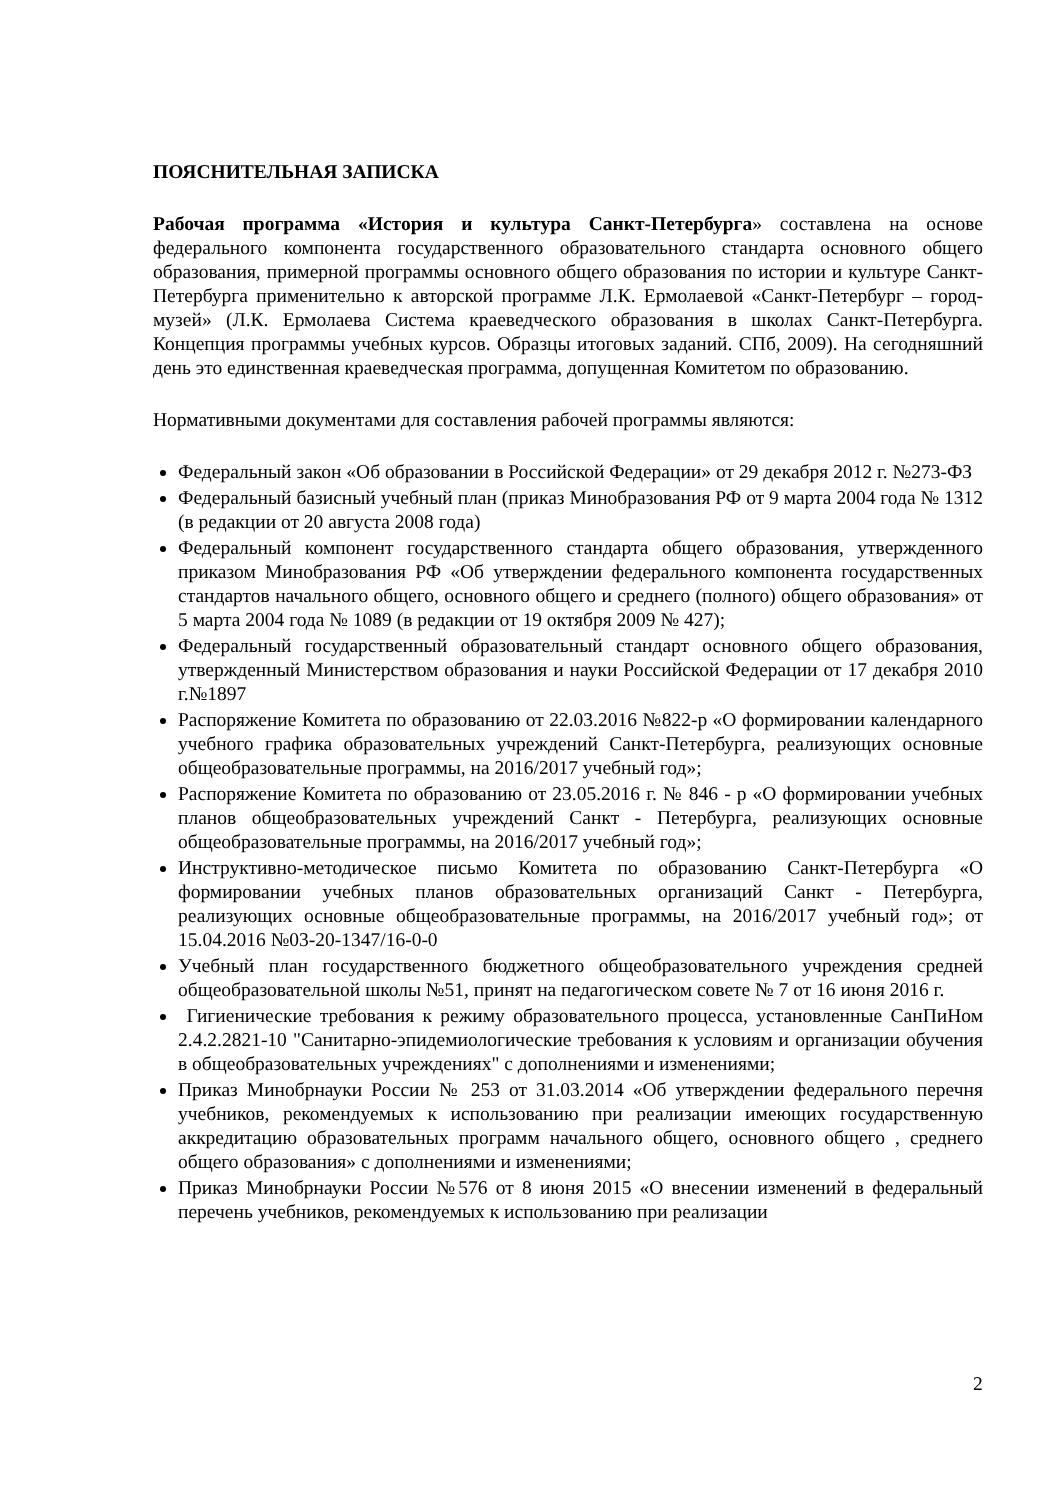ПОЯСНИТЕЛЬНАЯ ЗАПИСКА
Рабочая программа «История и культура Санкт-Петербурга» составлена на основе федерального компонента государственного образовательного стандарта основного общего образования, примерной программы основного общего образования по истории и культуре Санкт-Петербурга применительно к авторской программе Л.К. Ермолаевой «Санкт-Петербург – город-музей» (Л.К. Ермолаева Система краеведческого образования в школах Санкт-Петербурга. Концепция программы учебных курсов. Образцы итоговых заданий. СПб, 2009). На сегодняшний день это единственная краеведческая программа, допущенная Комитетом по образованию.
Нормативными документами для составления рабочей программы являются:
Федеральный закон «Об образовании в Российской Федерации» от 29 декабря 2012 г. №273-ФЗ
Федеральный базисный учебный план (приказ Минобразования РФ от 9 марта 2004 года № 1312 (в редакции от 20 августа 2008 года)
Федеральный компонент государственного стандарта общего образования, утвержденного приказом Минобразования РФ «Об утверждении федерального компонента государственных стандартов начального общего, основного общего и среднего (полного) общего образования» от 5 марта 2004 года № 1089 (в редакции от 19 октября 2009 № 427);
Федеральный государственный образовательный стандарт основного общего образования, утвержденный Министерством образования и науки Российской Федерации от 17 декабря 2010 г.№1897
Распоряжение Комитета по образованию от 22.03.2016 №822-р «О формировании календарного учебного графика образовательных учреждений Санкт-Петербурга, реализующих основные общеобразовательные программы, на 2016/2017 учебный год»;
Распоряжение Комитета по образованию от 23.05.2016 г. № 846 - р «О формировании учебных планов общеобразовательных учреждений Санкт - Петербурга, реализующих основные общеобразовательные программы, на 2016/2017 учебный год»;
Инструктивно-методическое письмо Комитета по образованию Санкт-Петербурга «О формировании учебных планов образовательных организаций Санкт - Петербурга, реализующих основные общеобразовательные программы, на 2016/2017 учебный год»; от 15.04.2016 №03-20-1347/16-0-0
Учебный план государственного бюджетного общеобразовательного учреждения средней общеобразовательной школы №51, принят на педагогическом совете № 7 от 16 июня 2016 г.
Гигиенические требования к режиму образовательного процесса, установленные СанПиНом 2.4.2.2821-10 "Санитарно-эпидемиологические требования к условиям и организации обучения в общеобразовательных учреждениях" с дополнениями и изменениями;
Приказ Минобрнауки России № 253 от 31.03.2014 «Об утверждении федерального перечня учебников, рекомендуемых к использованию при реализации имеющих государственную аккредитацию образовательных программ начального общего, основного общего , среднего общего образования» с дополнениями и изменениями;
Приказ Минобрнауки России №576 от 8 июня 2015 «О внесении изменений в федеральный перечень учебников, рекомендуемых к использованию при реализации
2